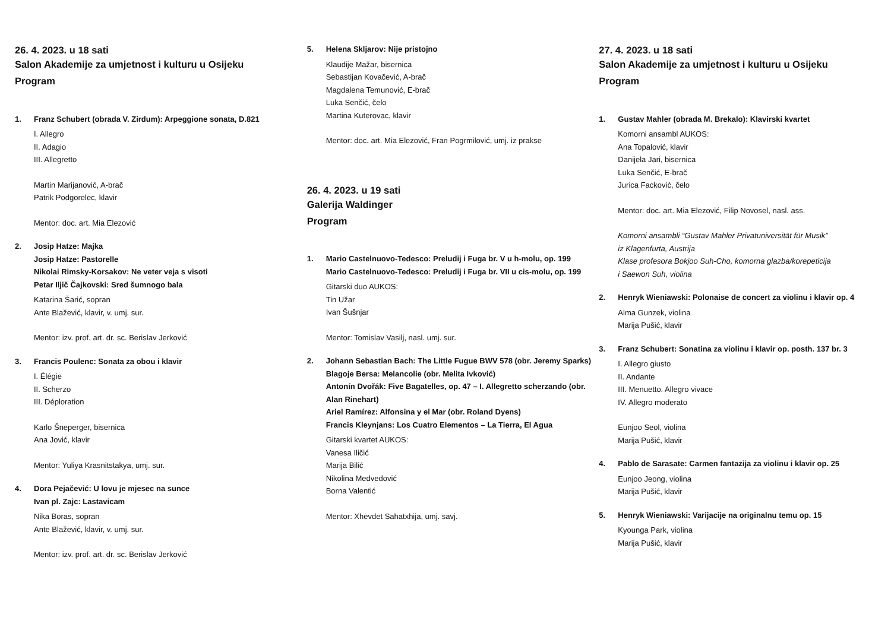26. 4. 2023. u 18 sati
Salon Akademije za umjetnost i kulturu u Osijeku
Program
1. Franz Schubert (obrada V. Zirdum): Arpeggione sonata, D.821
I. Allegro
II. Adagio
III. Allegretto
Martin Marijanović, A-brač
Patrik Podgorelec, klavir
Mentor: doc. art. Mia Elezović
2. Josip Hatze: Majka
Josip Hatze: Pastorelle
Nikolai Rimsky-Korsakov: Ne veter veja s visoti
Petar Iljič Čajkovski: Sred šumnogo bala
Katarina Šarić, sopran
Ante Blažević, klavir, v. umj. sur.
Mentor: izv. prof. art. dr. sc. Berislav Jerković
3. Francis Poulenc: Sonata za obou i klavir
I. Élégie
II. Scherzo
III. Déploration
Karlo Šneperger, bisernica
Ana Jović, klavir
Mentor: Yuliya Krasnitstakya, umj. sur.
4. Dora Pejačević: U lovu je mjesec na sunce
Ivan pl. Zajc: Lastavicam
Nika Boras, sopran
Ante Blažević, klavir, v. umj. sur.
Mentor: izv. prof. art. dr. sc. Berislav Jerković
5. Helena Skljarov: Nije pristojno
Klaudije Mažar, bisernica
Sebastijan Kovačević, A-brač
Magdalena Temunović, E-brač
Luka Senčić, čelo
Martina Kuterovac, klavir
Mentor: doc. art. Mia Elezović, Fran Pogrmilović, umj. iz prakse
26. 4. 2023. u 19 sati
Galerija Waldinger
Program
1. Mario Castelnuovo-Tedesco: Preludij i Fuga br. V u h-molu, op. 199
Mario Castelnuovo-Tedesco: Preludij i Fuga br. VII u cis-molu, op. 199
Gitarski duo AUKOS:
Tin Užar
Ivan Šušnjar
Mentor: Tomislav Vasilj, nasl. umj. sur.
2. Johann Sebastian Bach: The Little Fugue BWV 578 (obr. Jeremy Sparks)
Blagoje Bersa: Melancolie (obr. Melita Ivković)
Antonín Dvořák: Five Bagatelles, op. 47 – I. Allegretto scherzando (obr. Alan Rinehart)
Ariel Ramírez: Alfonsina y el Mar (obr. Roland Dyens)
Francis Kleynjans: Los Cuatro Elementos – La Tierra, El Agua
Gitarski kvartet AUKOS:
Vanesa Iličić
Marija Bilić
Nikolina Medvedović
Borna Valentić
Mentor: Xhevdet Sahatxhija, umj. savj.
27. 4. 2023. u 18 sati
Salon Akademije za umjetnost i kulturu u Osijeku
Program
1. Gustav Mahler (obrada M. Brekalo): Klavirski kvartet
Komorni ansambl AUKOS:
Ana Topalović, klavir
Danijela Jari, bisernica
Luka Senčić, E-brač
Jurica Facković, čelo
Mentor: doc. art. Mia Elezović, Filip Novosel, nasl. ass.
Komorni ansambli “Gustav Mahler Privatuniversität für Musik”
iz Klagenfurta, Austrija
Klase profesora Bokjoo Suh-Cho, komorna glazba/korepeticija
i Saewon Suh, violina
2. Henryk Wieniawski: Polonaise de concert za violinu i klavir op. 4
Alma Gunzek, violina
Marija Pušić, klavir
3. Franz Schubert: Sonatina za violinu i klavir op. posth. 137 br. 3
I. Allegro giusto
II. Andante
III. Menuetto. Allegro vivace
IV. Allegro moderato
Eunjoo Seol, violina
Marija Pušić, klavir
4. Pablo de Sarasate: Carmen fantazija za violinu i klavir op. 25
Eunjoo Jeong, violina
Marija Pušić, klavir
5. Henryk Wieniawski: Varijacije na originalnu temu op. 15
Kyounga Park, violina
Marija Pušić, klavir